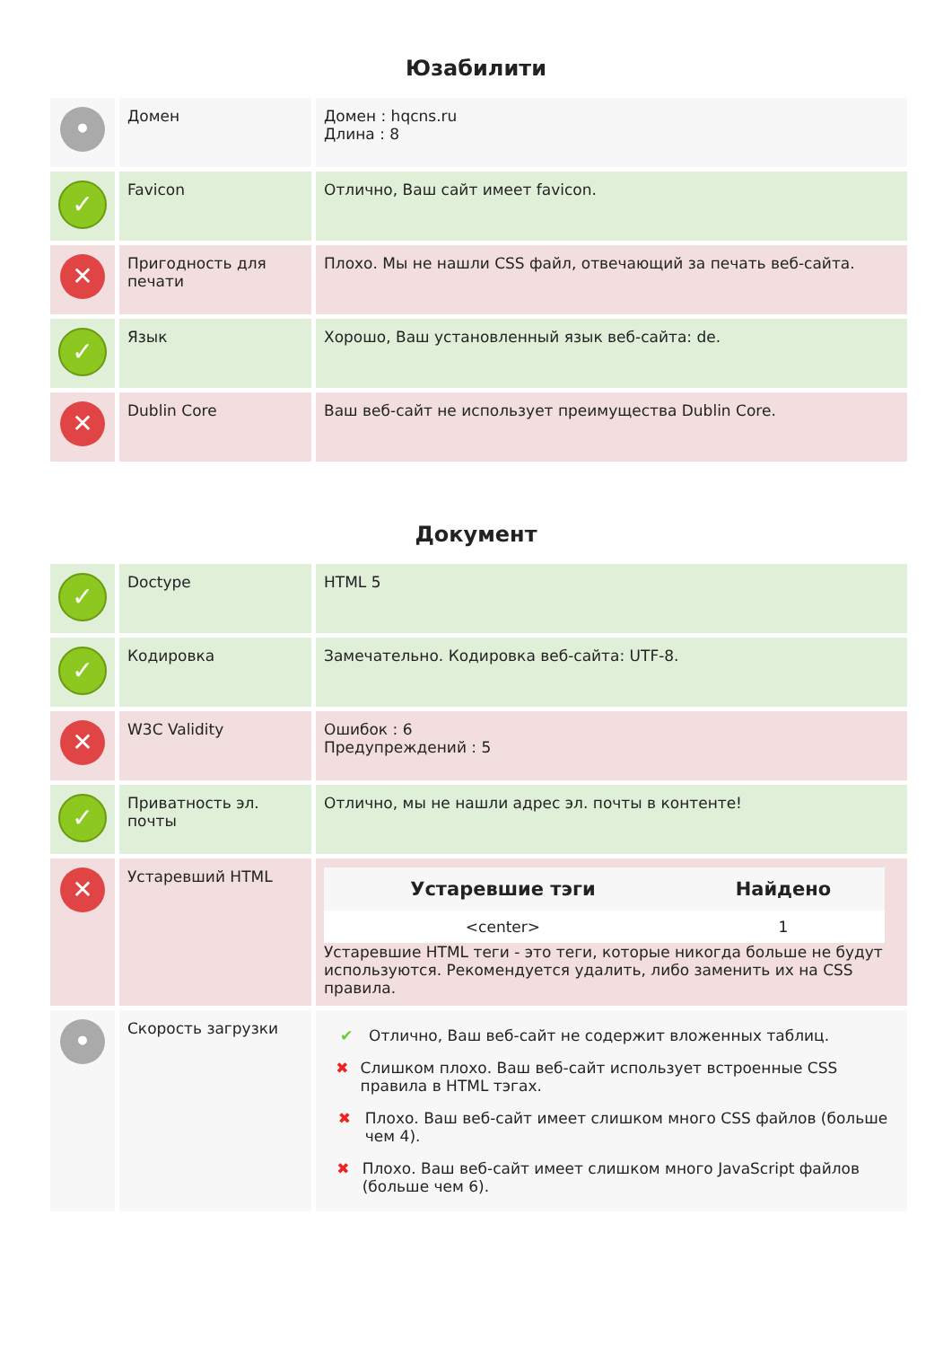Юзабилити
| • | Домен | Домен : hqcns.ru Длина : 8 |
| ✓ | Favicon | Отлично, Ваш сайт имеет favicon. |
| ✕ | Пригодность для печати | Плохо. Мы не нашли CSS файл, отвечающий за печать веб-сайта. |
| ✓ | Язык | Хорошо, Ваш установленный язык веб-сайта: de. |
| ✕ | Dublin Core | Ваш веб-сайт не использует преимущества Dublin Core. |
Документ
| ✓ | Doctype | HTML 5 |
| ✓ | Кодировка | Замечательно. Кодировка веб-сайта: UTF-8. |
| ✕ | W3C Validity | Ошибок : 6 Предупреждений : 5 |
| ✓ | Приватность эл. почты | Отлично, мы не нашли адрес эл. почты в контенте! |
| ✕ | Устаревший HTML | / Устаревшие тэги / Найдено / / --- / --- / / <center> / 1 / Устаревшие HTML теги - это теги, которые никогда больше не будут используются. Рекомендуется удалить, либо заменить их на CSS правила. |
| • | Скорость загрузки | ✔ Отлично, Ваш веб-сайт не содержит вложенных таблиц. ✖ Слишком плохо. Ваш веб-сайт использует встроенные CSS правила в HTML тэгах. ✖ Плохо. Ваш веб-сайт имеет слишком много CSS файлов (больше чем 4). ✖ Плохо. Ваш веб-сайт имеет слишком много JavaScript файлов (больше чем 6). |